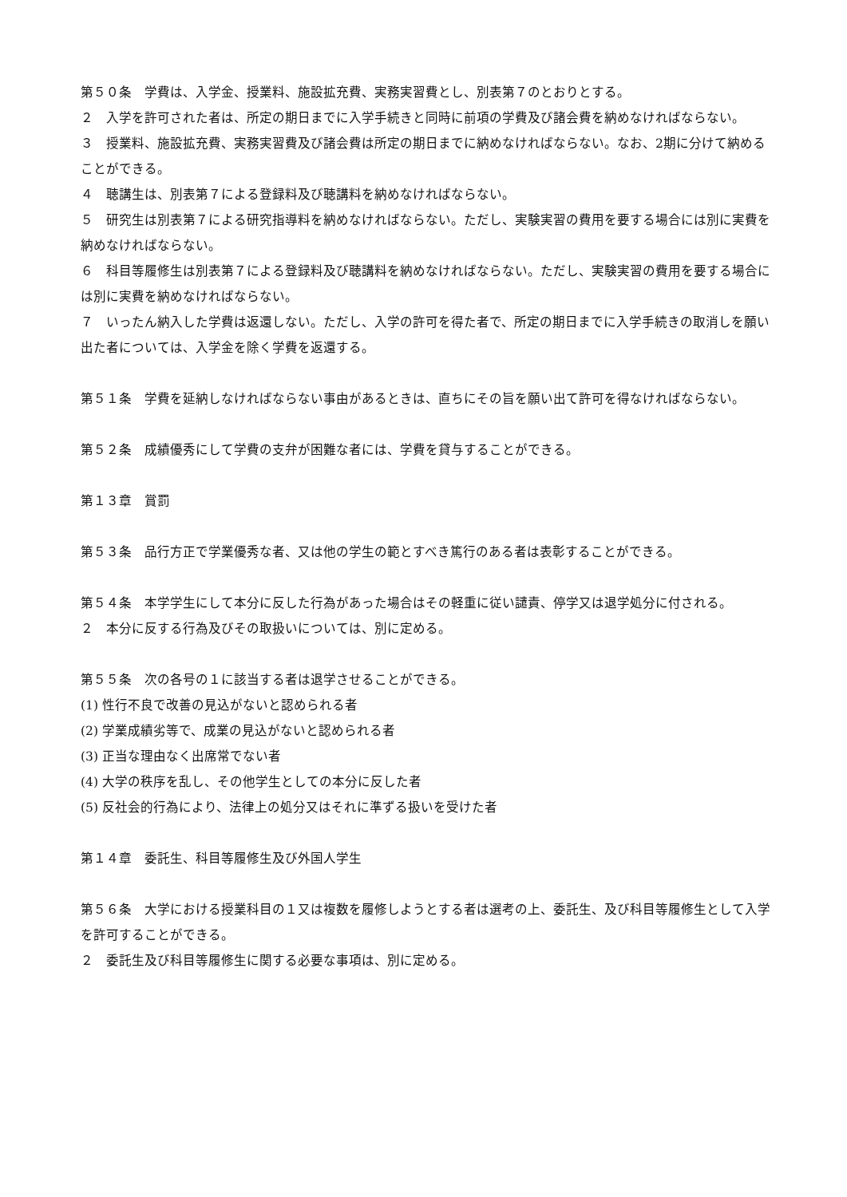第５０条　学費は、入学金、授業料、施設拡充費、実務実習費とし、別表第７のとおりとする。
２　入学を許可された者は、所定の期日までに入学手続きと同時に前項の学費及び諸会費を納めなければならない。
３　授業料、施設拡充費、実務実習費及び諸会費は所定の期日までに納めなければならない。なお、2期に分けて納めることができる。
４　聴講生は、別表第７による登録料及び聴講料を納めなければならない。
５　研究生は別表第７による研究指導料を納めなければならない。ただし、実験実習の費用を要する場合には別に実費を納めなければならない。
６　科目等履修生は別表第７による登録料及び聴講料を納めなければならない。ただし、実験実習の費用を要する場合には別に実費を納めなければならない。
７　いったん納入した学費は返還しない。ただし、入学の許可を得た者で、所定の期日までに入学手続きの取消しを願い出た者については、入学金を除く学費を返還する。
第５１条　学費を延納しなければならない事由があるときは、直ちにその旨を願い出て許可を得なければならない。
第５２条　成績優秀にして学費の支弁が困難な者には、学費を貸与することができる。
第１３章　賞罰
第５３条　品行方正で学業優秀な者、又は他の学生の範とすべき篤行のある者は表彰することができる。
第５４条　本学学生にして本分に反した行為があった場合はその軽重に従い譴責、停学又は退学処分に付される。
２　本分に反する行為及びその取扱いについては、別に定める。
第５５条　次の各号の１に該当する者は退学させることができる。
(1) 性行不良で改善の見込がないと認められる者
(2) 学業成績劣等で、成業の見込がないと認められる者
(3) 正当な理由なく出席常でない者
(4) 大学の秩序を乱し、その他学生としての本分に反した者
(5) 反社会的行為により、法律上の処分又はそれに準ずる扱いを受けた者
第１４章　委託生、科目等履修生及び外国人学生
第５６条　大学における授業科目の１又は複数を履修しようとする者は選考の上、委託生、及び科目等履修生として入学を許可することができる。
２　委託生及び科目等履修生に関する必要な事項は、別に定める。